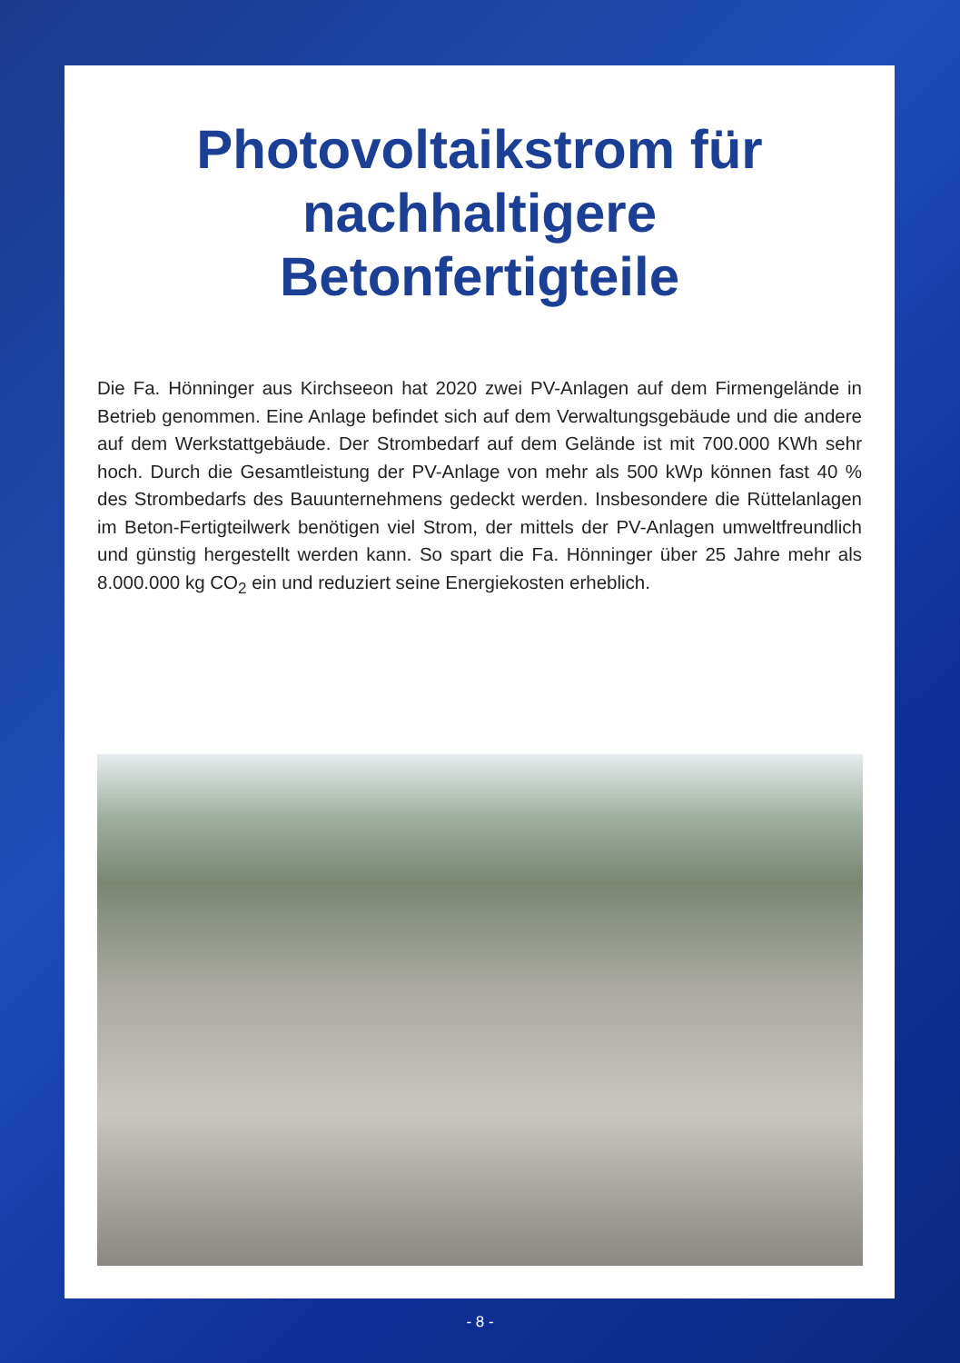Photovoltaikstrom für
nachhaltigere
Betonfertigteile
Die Fa. Hönninger aus Kirchseeon hat 2020 zwei PV-Anlagen auf dem Firmengelände in Betrieb genommen. Eine Anlage befindet sich auf dem Verwaltungsgebäude und die andere auf dem Werkstattgebäude. Der Strombedarf auf dem Gelände ist mit 700.000 KWh sehr hoch. Durch die Gesamtleistung der PV-Anlage von mehr als 500 kWp können fast 40 % des Strombedarfs des Bauunternehmens gedeckt werden. Insbesondere die Rüttelanlagen im Beton-Fertigteilwerk benötigen viel Strom, der mittels der PV-Anlagen umweltfreundlich und günstig hergestellt werden kann. So spart die Fa. Hönninger über 25 Jahre mehr als 8.000.000 kg CO<sub>2</sub> ein und reduziert seine Energiekosten erheblich.
- 8 -